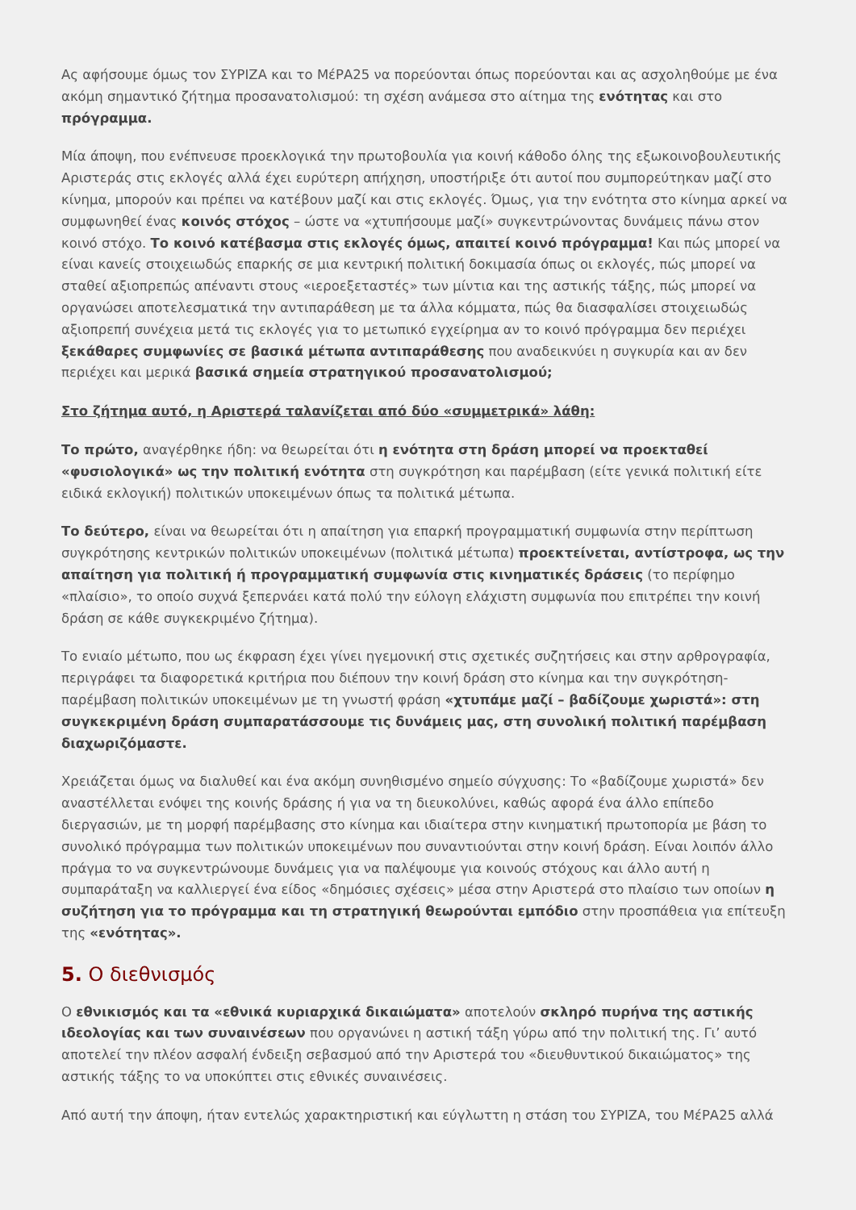Ας αφήσουμε όμως τον ΣΥΡΙΖΑ και το ΜέΡΑ25 να πορεύονται όπως πορεύονται και ας ασχοληθούμε με ένα ακόμη σημαντικό ζήτημα προσανατολισμού: τη σχέση ανάμεσα στο αίτημα της ενότητας και στο πρόγραμμα.
Μία άποψη, που ενέπνευσε προεκλογικά την πρωτοβουλία για κοινή κάθοδο όλης της εξωκοινοβουλευτικής Αριστεράς στις εκλογές αλλά έχει ευρύτερη απήχηση, υποστήριξε ότι αυτοί που συμπορεύτηκαν μαζί στο κίνημα, μπορούν και πρέπει να κατέβουν μαζί και στις εκλογές. Όμως, για την ενότητα στο κίνημα αρκεί να συμφωνηθεί ένας κοινός στόχος – ώστε να «χτυπήσουμε μαζί» συγκεντρώνοντας δυνάμεις πάνω στον κοινό στόχο. Το κοινό κατέβασμα στις εκλογές όμως, απαιτεί κοινό πρόγραμμα! Και πώς μπορεί να είναι κανείς στοιχειωδώς επαρκής σε μια κεντρική πολιτική δοκιμασία όπως οι εκλογές, πώς μπορεί να σταθεί αξιοπρεπώς απέναντι στους «ιεροεξεταστές» των μίντια και της αστικής τάξης, πώς μπορεί να οργανώσει αποτελεσματικά την αντιπαράθεση με τα άλλα κόμματα, πώς θα διασφαλίσει στοιχειωδώς αξιοπρεπή συνέχεια μετά τις εκλογές για το μετωπικό εγχείρημα αν το κοινό πρόγραμμα δεν περιέχει ξεκάθαρες συμφωνίες σε βασικά μέτωπα αντιπαράθεσης που αναδεικνύει η συγκυρία και αν δεν περιέχει και μερικά βασικά σημεία στρατηγικού προσανατολισμού;
Στο ζήτημα αυτό, η Αριστερά ταλανίζεται από δύο «συμμετρικά» λάθη:
Το πρώτο, αναγέρθηκε ήδη: να θεωρείται ότι η ενότητα στη δράση μπορεί να προεκταθεί «φυσιολογικά» ως την πολιτική ενότητα στη συγκρότηση και παρέμβαση (είτε γενικά πολιτική είτε ειδικά εκλογική) πολιτικών υποκειμένων όπως τα πολιτικά μέτωπα.
Το δεύτερο, είναι να θεωρείται ότι η απαίτηση για επαρκή προγραμματική συμφωνία στην περίπτωση συγκρότησης κεντρικών πολιτικών υποκειμένων (πολιτικά μέτωπα) προεκτείνεται, αντίστροφα, ως την απαίτηση για πολιτική ή προγραμματική συμφωνία στις κινηματικές δράσεις (το περίφημο «πλαίσιο», το οποίο συχνά ξεπερνάει κατά πολύ την εύλογη ελάχιστη συμφωνία που επιτρέπει την κοινή δράση σε κάθε συγκεκριμένο ζήτημα).
Το ενιαίο μέτωπο, που ως έκφραση έχει γίνει ηγεμονική στις σχετικές συζητήσεις και στην αρθρογραφία, περιγράφει τα διαφορετικά κριτήρια που διέπουν την κοινή δράση στο κίνημα και την συγκρότηση-παρέμβαση πολιτικών υποκειμένων με τη γνωστή φράση «χτυπάμε μαζί – βαδίζουμε χωριστά»: στη συγκεκριμένη δράση συμπαρατάσσουμε τις δυνάμεις μας, στη συνολική πολιτική παρέμβαση διαχωριζόμαστε.
Χρειάζεται όμως να διαλυθεί και ένα ακόμη συνηθισμένο σημείο σύγχυσης: Το «βαδίζουμε χωριστά» δεν αναστέλλεται ενόψει της κοινής δράσης ή για να τη διευκολύνει, καθώς αφορά ένα άλλο επίπεδο διεργασιών, με τη μορφή παρέμβασης στο κίνημα και ιδιαίτερα στην κινηματική πρωτοπορία με βάση το συνολικό πρόγραμμα των πολιτικών υποκειμένων που συναντιούνται στην κοινή δράση. Είναι λοιπόν άλλο πράγμα το να συγκεντρώνουμε δυνάμεις για να παλέψουμε για κοινούς στόχους και άλλο αυτή η συμπαράταξη να καλλιεργεί ένα είδος «δημόσιες σχέσεις» μέσα στην Αριστερά στο πλαίσιο των οποίων η συζήτηση για το πρόγραμμα και τη στρατηγική θεωρούνται εμπόδιο στην προσπάθεια για επίτευξη της «ενότητας».
5. Ο διεθνισμός
Ο εθνικισμός και τα «εθνικά κυριαρχικά δικαιώματα» αποτελούν σκληρό πυρήνα της αστικής ιδεολογίας και των συναινέσεων που οργανώνει η αστική τάξη γύρω από την πολιτική της. Γι’ αυτό αποτελεί την πλέον ασφαλή ένδειξη σεβασμού από την Αριστερά του «διευθυντικού δικαιώματος» της αστικής τάξης το να υποκύπτει στις εθνικές συναινέσεις.
Από αυτή την άποψη, ήταν εντελώς χαρακτηριστική και εύγλωττη η στάση του ΣΥΡΙΖΑ, του ΜέΡΑ25 αλλά